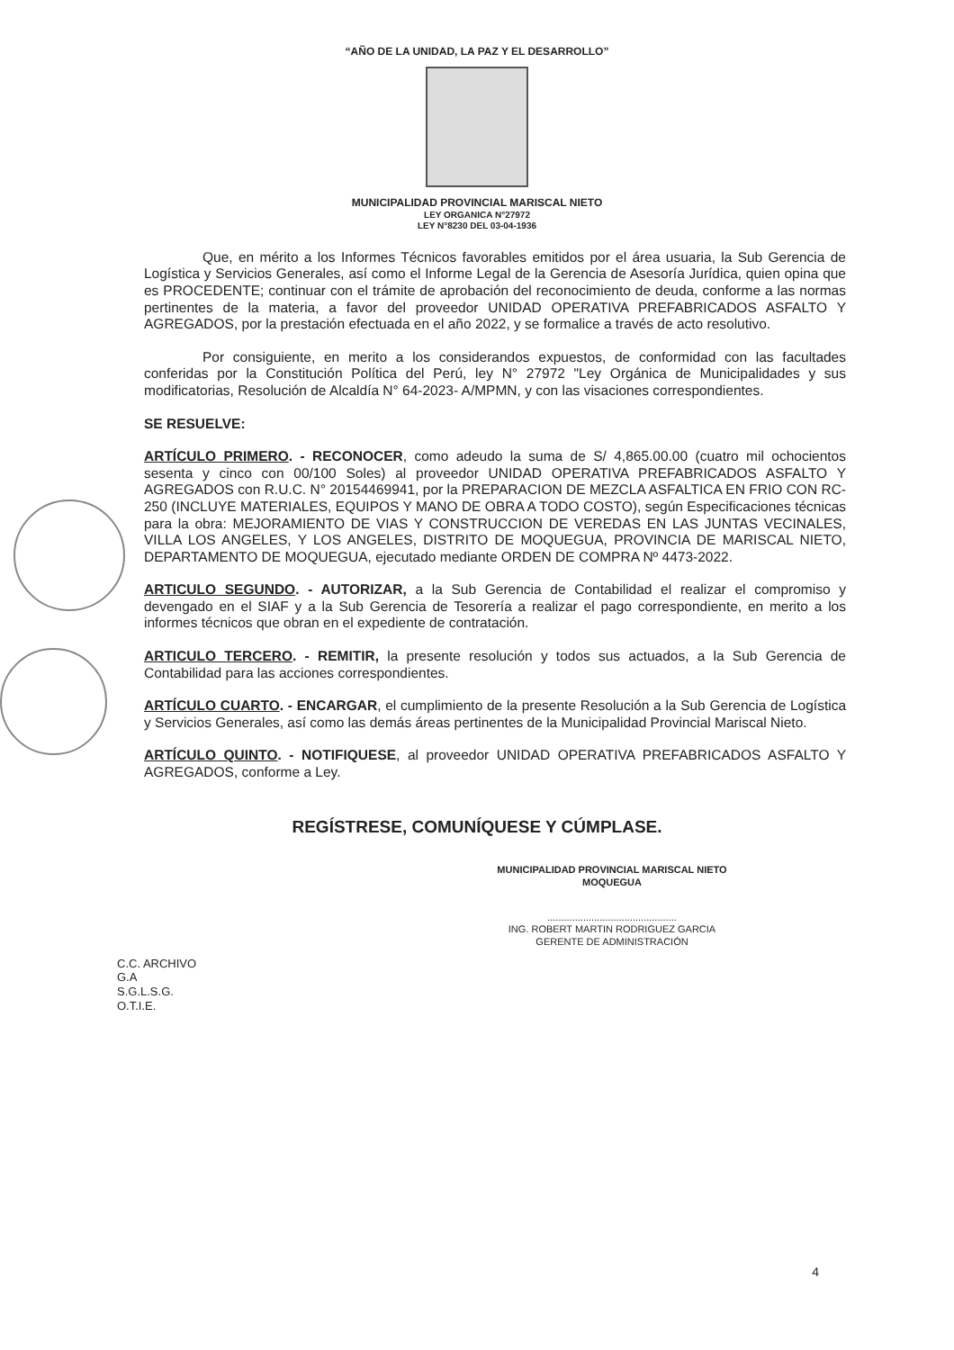“AÑO DE LA UNIDAD, LA PAZ Y EL DESARROLLO”
MUNICIPALIDAD PROVINCIAL MARISCAL NIETO
LEY ORGANICA N°27972
LEY N°8230 DEL 03-04-1936
Que, en mérito a los Informes Técnicos favorables emitidos por el área usuaria, la Sub Gerencia de Logística y Servicios Generales, así como el Informe Legal de la Gerencia de Asesoría Jurídica, quien opina que es PROCEDENTE; continuar con el trámite de aprobación del reconocimiento de deuda, conforme a las normas pertinentes de la materia, a favor del proveedor UNIDAD OPERATIVA PREFABRICADOS ASFALTO Y AGREGADOS, por la prestación efectuada en el año 2022, y se formalice a través de acto resolutivo.
Por consiguiente, en merito a los considerandos expuestos, de conformidad con las facultades conferidas por la Constitución Política del Perú, ley N° 27972 "Ley Orgánica de Municipalidades y sus modificatorias, Resolución de Alcaldía N° 64-2023- A/MPMN, y con las visaciones correspondientes.
SE RESUELVE:
ARTÍCULO PRIMERO. - RECONOCER, como adeudo la suma de S/ 4,865.00.00 (cuatro mil ochocientos sesenta y cinco con 00/100 Soles) al proveedor UNIDAD OPERATIVA PREFABRICADOS ASFALTO Y AGREGADOS con R.U.C. N° 20154469941, por la PREPARACION DE MEZCLA ASFALTICA EN FRIO CON RC-250 (INCLUYE MATERIALES, EQUIPOS Y MANO DE OBRA A TODO COSTO), según Especificaciones técnicas para la obra: MEJORAMIENTO DE VIAS Y CONSTRUCCION DE VEREDAS EN LAS JUNTAS VECINALES, VILLA LOS ANGELES, Y LOS ANGELES, DISTRITO DE MOQUEGUA, PROVINCIA DE MARISCAL NIETO, DEPARTAMENTO DE MOQUEGUA, ejecutado mediante ORDEN DE COMPRA Nº 4473-2022.
ARTICULO SEGUNDO. - AUTORIZAR, a la Sub Gerencia de Contabilidad el realizar el compromiso y devengado en el SIAF y a la Sub Gerencia de Tesorería a realizar el pago correspondiente, en merito a los informes técnicos que obran en el expediente de contratación.
ARTICULO TERCERO. - REMITIR, la presente resolución y todos sus actuados, a la Sub Gerencia de Contabilidad para las acciones correspondientes.
ARTÍCULO CUARTO. - ENCARGAR, el cumplimiento de la presente Resolución a la Sub Gerencia de Logística y Servicios Generales, así como las demás áreas pertinentes de la Municipalidad Provincial Mariscal Nieto.
ARTÍCULO QUINTO. - NOTIFIQUESE, al proveedor UNIDAD OPERATIVA PREFABRICADOS ASFALTO Y AGREGADOS, conforme a Ley.
REGÍSTRESE, COMUNÍQUESE Y CÚMPLASE.
MUNICIPALIDAD PROVINCIAL MARISCAL NIETO
MOQUEGUA
...............................................
ING. ROBERT MARTIN RODRIGUEZ GARCIA
GERENTE DE ADMINISTRACIÓN
C.C. ARCHIVO
G.A
S.G.L.S.G.
O.T.I.E.
4